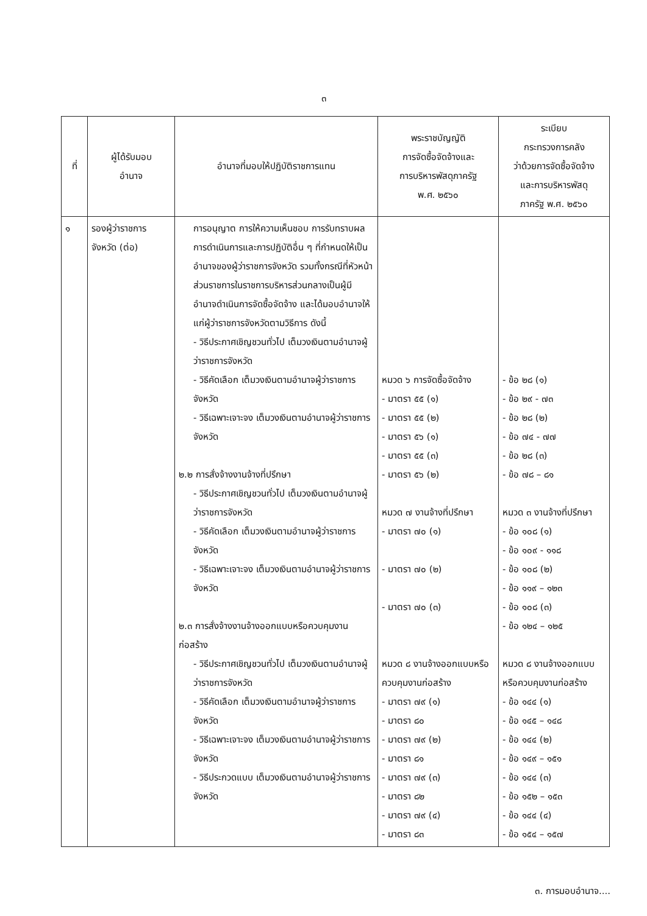๓
| ที่ | ผู้ได้รับมอบ อำนาจ | อำนาจที่มอบให้ปฏิบัติราชการแทน | พระราชบัญญัติ การจัดซื้อจัดจ้างและ การบริหารพัสดุภาครัฐ พ.ศ. ๒๕๖๐ | ระเบียบ กระทรวงการคลัง ว่าด้วยการจัดซื้อจัดจ้าง และการบริหารพัสดุ ภาครัฐ พ.ศ. ๒๕๖๐ |
| --- | --- | --- | --- | --- |
| ๑ | รองผู้ว่าราชการ จังหวัด (ต่อ) | การอนุญาต การให้ความเห็นชอบ การรับทราบผล การดำเนินการและการปฏิบัติอื่น ๆ ที่กำหนดให้เป็นอำนาจของผู้ว่าราชการจังหวัด รวมทั้งกรณีที่หัวหน้าส่วนราชการในราชการบริหารส่วนกลางเป็นผู้มีอำนาจดำเนินการจัดซื้อจัดจ้าง และได้มอบอำนาจให้แก่ผู้ว่าราชการจังหวัดตามวิธีการ ดังนี้ - วิธีประกาศเชิญชวนทั่วไป เต็มวงเงินตามอำนาจผู้ว่าราชการจังหวัด - วิธีคัดเลือก เต็มวงเงินตามอำนาจผู้ว่าราชการจังหวัด - วิธีเฉพาะเจาะจง เต็มวงเงินตามอำนาจผู้ว่าราชการจังหวัด ๒.๒ การสั่งจ้างงานจ้างที่ปรึกษา - วิธีประกาศเชิญชวนทั่วไป เต็มวงเงินตามอำนาจผู้ว่าราชการจังหวัด - วิธีคัดเลือก เต็มวงเงินตามอำนาจผู้ว่าราชการจังหวัด - วิธีเฉพาะเจาะจง เต็มวงเงินตามอำนาจผู้ว่าราชการจังหวัด ๒.๓ การสั่งจ้างงานจ้างออกแบบหรือควบคุมงานก่อสร้าง - วิธีประกาศเชิญชวนทั่วไป เต็มวงเงินตามอำนาจผู้ว่าราชการจังหวัด - วิธีคัดเลือก เต็มวงเงินตามอำนาจผู้ว่าราชการจังหวัด - วิธีเฉพาะเจาะจง เต็มวงเงินตามอำนาจผู้ว่าราชการจังหวัด - วิธีประกวดแบบ เต็มวงเงินตามอำนาจผู้ว่าราชการจังหวัด | หมวด ๖ การจัดซื้อจัดจ้าง - มาตรา ๕๕ (๑) - มาตรา ๕๕ (๒) - มาตรา ๕๖ (๑) - มาตรา ๕๕ (๓) - มาตรา ๕๖ (๒) หมวด ๗ งานจ้างที่ปรึกษา - มาตรา ๗๐ (๑) - มาตรา ๗๐ (๒) - มาตรา ๗๐ (๓) หมวด ๘ งานจ้างออกแบบหรือควบคุมงานก่อสร้าง - มาตรา ๗๙ (๑) - มาตรา ๘๐ - มาตรา ๗๙ (๒) - มาตรา ๘๑ - มาตรา ๗๙ (๓) - มาตรา ๘๒ - มาตรา ๗๙ (๔) - มาตรา ๘๓ | - ข้อ ๒๘ (๑) - ข้อ ๒๙ - ๗๓ - ข้อ ๒๘ (๒) - ข้อ ๗๔ - ๗๗ - ข้อ ๒๘ (๓) - ข้อ ๗๘ – ๘๑ หมวด ๓ งานจ้างที่ปรึกษา - ข้อ ๑๐๘ (๑) - ข้อ ๑๐๙ - ๑๑๘ - ข้อ ๑๐๘ (๒) - ข้อ ๑๑๙ – ๑๒๓ - ข้อ ๑๐๘ (๓) - ข้อ ๑๒๔ – ๑๒๕ หมวด ๘ งานจ้างออกแบบหรือควบคุมงานก่อสร้าง - ข้อ ๑๔๔ (๑) - ข้อ ๑๔๕ – ๑๔๘ - ข้อ ๑๔๔ (๒) - ข้อ ๑๔๙ – ๑๕๑ - ข้อ ๑๔๔ (๓) - ข้อ ๑๕๒ – ๑๕๓ - ข้อ ๑๔๔ (๔) - ข้อ ๑๕๔ – ๑๕๗ |
๓. การมอบอำนาจ....